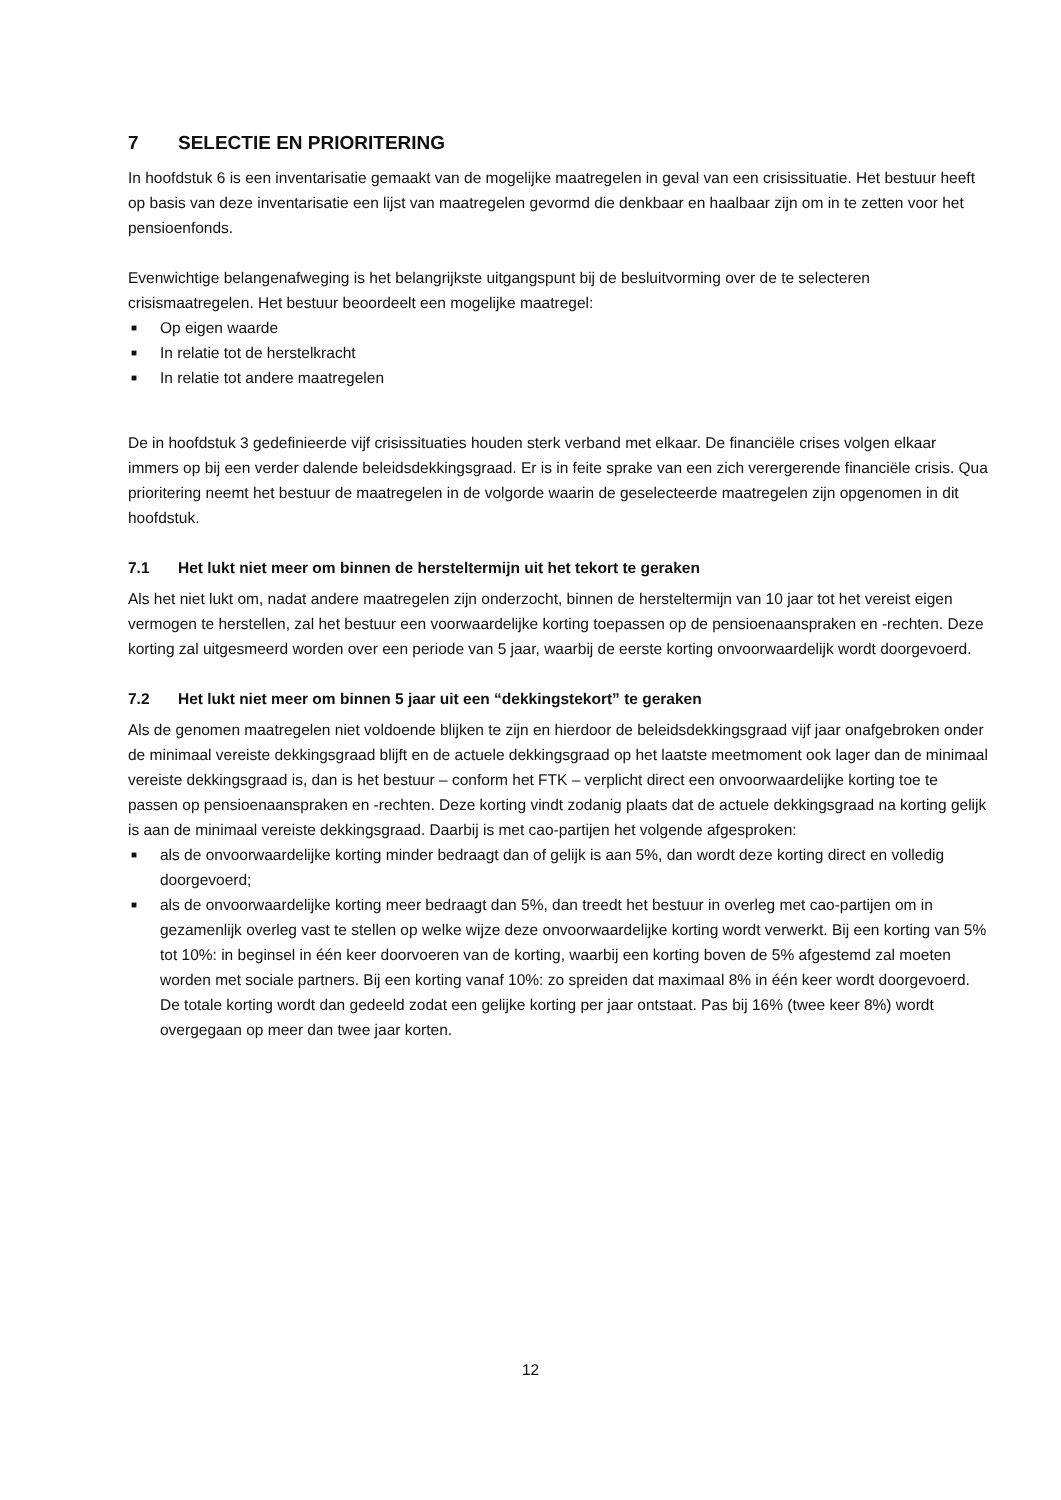7 SELECTIE EN PRIORITERING
In hoofdstuk 6 is een inventarisatie gemaakt van de mogelijke maatregelen in geval van een crisissituatie. Het bestuur heeft op basis van deze inventarisatie een lijst van maatregelen gevormd die denkbaar en haalbaar zijn om in te zetten voor het pensioenfonds.
Evenwichtige belangenafweging is het belangrijkste uitgangspunt bij de besluitvorming over de te selecteren crisismaatregelen. Het bestuur beoordeelt een mogelijke maatregel:
■ Op eigen waarde
■ In relatie tot de herstelkracht
■ In relatie tot andere maatregelen
De in hoofdstuk 3 gedefinieerde vijf crisissituaties houden sterk verband met elkaar. De financiële crises volgen elkaar immers op bij een verder dalende beleidsdekkingsgraad. Er is in feite sprake van een zich verergerende financiële crisis. Qua prioritering neemt het bestuur de maatregelen in de volgorde waarin de geselecteerde maatregelen zijn opgenomen in dit hoofdstuk.
7.1 Het lukt niet meer om binnen de hersteltermijn uit het tekort te geraken
Als het niet lukt om, nadat andere maatregelen zijn onderzocht, binnen de hersteltermijn van 10 jaar tot het vereist eigen vermogen te herstellen, zal het bestuur een voorwaardelijke korting toepassen op de pensioenaanspraken en -rechten. Deze korting zal uitgesmeerd worden over een periode van 5 jaar, waarbij de eerste korting onvoorwaardelijk wordt doorgevoerd.
7.2 Het lukt niet meer om binnen 5 jaar uit een “dekkingstekort” te geraken
Als de genomen maatregelen niet voldoende blijken te zijn en hierdoor de beleidsdekkingsgraad vijf jaar onafgebroken onder de minimaal vereiste dekkingsgraad blijft en de actuele dekkingsgraad op het laatste meetmoment ook lager dan de minimaal vereiste dekkingsgraad is, dan is het bestuur – conform het FTK – verplicht direct een onvoorwaardelijke korting toe te passen op pensioenaanspraken en -rechten. Deze korting vindt zodanig plaats dat de actuele dekkingsgraad na korting gelijk is aan de minimaal vereiste dekkingsgraad. Daarbij is met cao-partijen het volgende afgesproken:
■ als de onvoorwaardelijke korting minder bedraagt dan of gelijk is aan 5%, dan wordt deze korting direct en volledig doorgevoerd;
■ als de onvoorwaardelijke korting meer bedraagt dan 5%, dan treedt het bestuur in overleg met cao-partijen om in gezamenlijk overleg vast te stellen op welke wijze deze onvoorwaardelijke korting wordt verwerkt. Bij een korting van 5% tot 10%: in beginsel in één keer doorvoeren van de korting, waarbij een korting boven de 5% afgestemd zal moeten worden met sociale partners. Bij een korting vanaf 10%: zo spreiden dat maximaal 8% in één keer wordt doorgevoerd. De totale korting wordt dan gedeeld zodat een gelijke korting per jaar ontstaat. Pas bij 16% (twee keer 8%) wordt overgegaan op meer dan twee jaar korten.
12